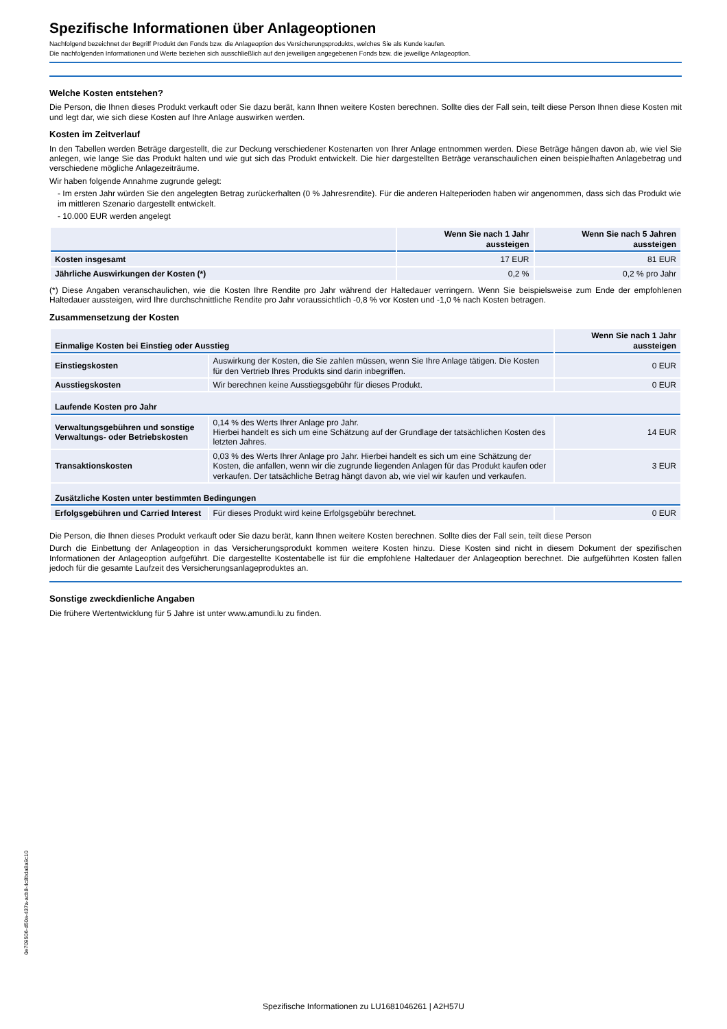Spezifische Informationen über Anlageoptionen
Nachfolgend bezeichnet der Begriff Produkt den Fonds bzw. die Anlageoption des Versicherungsprodukts, welches Sie als Kunde kaufen.
Die nachfolgenden Informationen und Werte beziehen sich ausschließlich auf den jeweiligen angegebenen Fonds bzw. die jeweilige Anlageoption.
Welche Kosten entstehen?
Die Person, die Ihnen dieses Produkt verkauft oder Sie dazu berät, kann Ihnen weitere Kosten berechnen. Sollte dies der Fall sein, teilt diese Person Ihnen diese Kosten mit und legt dar, wie sich diese Kosten auf Ihre Anlage auswirken werden.
Kosten im Zeitverlauf
In den Tabellen werden Beträge dargestellt, die zur Deckung verschiedener Kostenarten von Ihrer Anlage entnommen werden. Diese Beträge hängen davon ab, wie viel Sie anlegen, wie lange Sie das Produkt halten und wie gut sich das Produkt entwickelt. Die hier dargestellten Beträge veranschaulichen einen beispielhaften Anlagebetrag und verschiedene mögliche Anlagezeiträume.
Wir haben folgende Annahme zugrunde gelegt:
- Im ersten Jahr würden Sie den angelegten Betrag zurückerhalten (0 % Jahresrendite). Für die anderen Halteperioden haben wir angenommen, dass sich das Produkt wie im mittleren Szenario dargestellt entwickelt.
- 10.000 EUR werden angelegt
| | Wenn Sie nach 1 Jahr aussteigen | Wenn Sie nach 5 Jahren aussteigen |
| --- | --- | --- |
| Kosten insgesamt | 17 EUR | 81 EUR |
| Jährliche Auswirkungen der Kosten (*) | 0,2 % | 0,2 % pro Jahr |
(*) Diese Angaben veranschaulichen, wie die Kosten Ihre Rendite pro Jahr während der Haltedauer verringern. Wenn Sie beispielsweise zum Ende der empfohlenen Haltedauer aussteigen, wird Ihre durchschnittliche Rendite pro Jahr voraussichtlich -0,8 % vor Kosten und -1,0 % nach Kosten betragen.
Zusammensetzung der Kosten
| Einmalige Kosten bei Einstieg oder Ausstieg | | Wenn Sie nach 1 Jahr aussteigen |
| Einstiegskosten | Auswirkung der Kosten, die Sie zahlen müssen, wenn Sie Ihre Anlage tätigen. Die Kosten für den Vertrieb Ihres Produkts sind darin inbegriffen. | 0 EUR |
| Ausstiegskosten | Wir berechnen keine Ausstiegsgebühr für dieses Produkt. | 0 EUR |
| Laufende Kosten pro Jahr | | |
| Verwaltungsgebühren und sonstige Verwaltungs- oder Betriebskosten | 0,14 % des Werts Ihrer Anlage pro Jahr. Hierbei handelt es sich um eine Schätzung auf der Grundlage der tatsächlichen Kosten des letzten Jahres. | 14 EUR |
| Transaktionskosten | 0,03 % des Werts Ihrer Anlage pro Jahr. Hierbei handelt es sich um eine Schätzung der Kosten, die anfallen, wenn wir die zugrunde liegenden Anlagen für das Produkt kaufen oder verkaufen. Der tatsächliche Betrag hängt davon ab, wie viel wir kaufen und verkaufen. | 3 EUR |
| Zusätzliche Kosten unter bestimmten Bedingungen | | |
| Erfolgsgebühren und Carried Interest | Für dieses Produkt wird keine Erfolgsgebühr berechnet. | 0 EUR |
Die Person, die Ihnen dieses Produkt verkauft oder Sie dazu berät, kann Ihnen weitere Kosten berechnen. Sollte dies der Fall sein, teilt diese Person
Durch die Einbettung der Anlageoption in das Versicherungsprodukt kommen weitere Kosten hinzu. Diese Kosten sind nicht in diesem Dokument der spezifischen Informationen der Anlageoption aufgeführt. Die dargestellte Kostentabelle ist für die empfohlene Haltedauer der Anlageoption berechnet. Die aufgeführten Kosten fallen jedoch für die gesamte Laufzeit des Versicherungsanlageproduktes an.
Sonstige zweckdienliche Angaben
Die frühere Wertentwicklung für 5 Jahre ist unter www.amundi.lu zu finden.
0e709506-d50a-437a-acb8-4c8bda8a9c10
Spezifische Informationen zu LU1681046261 | A2H57U